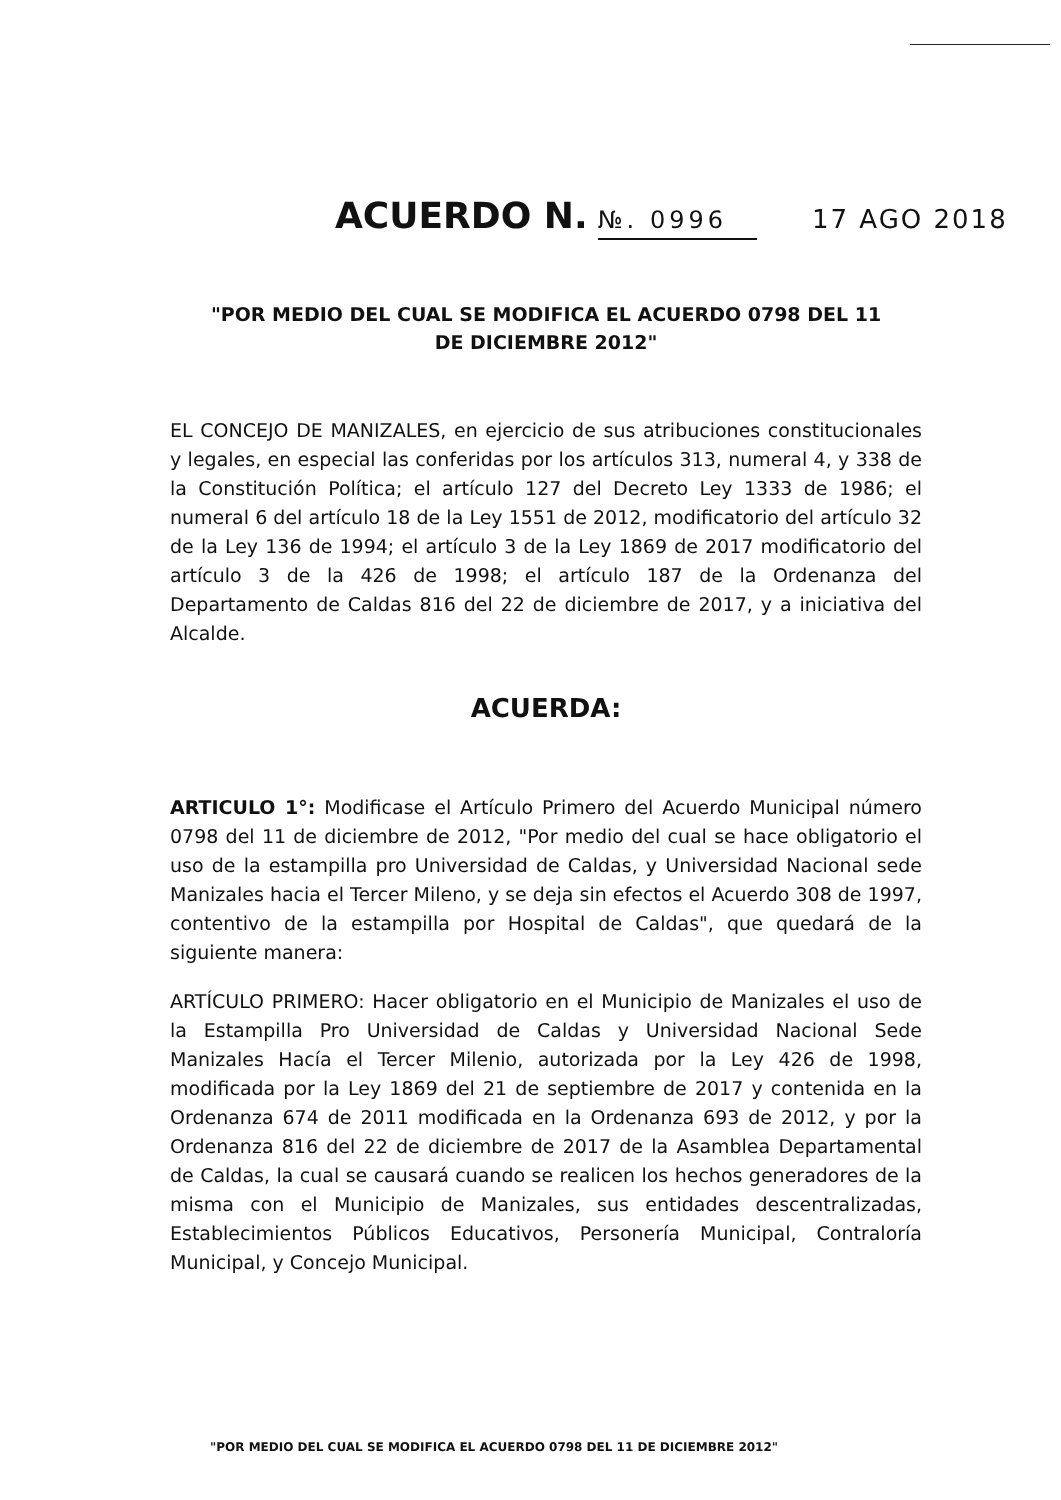ACUERDO N. №. 0996 17 AGO 2018
"POR MEDIO DEL CUAL SE MODIFICA EL ACUERDO 0798 DEL 11
DE DICIEMBRE 2012"
EL CONCEJO DE MANIZALES, en ejercicio de sus atribuciones constitucionales y legales, en especial las conferidas por los artículos 313, numeral 4, y 338 de la Constitución Política; el artículo 127 del Decreto Ley 1333 de 1986; el numeral 6 del artículo 18 de la Ley 1551 de 2012, modificatorio del artículo 32 de la Ley 136 de 1994; el artículo 3 de la Ley 1869 de 2017 modificatorio del artículo 3 de la 426 de 1998; el artículo 187 de la Ordenanza del Departamento de Caldas 816 del 22 de diciembre de 2017, y a iniciativa del Alcalde.
ACUERDA:
ARTICULO 1°: Modificase el Artículo Primero del Acuerdo Municipal número 0798 del 11 de diciembre de 2012, "Por medio del cual se hace obligatorio el uso de la estampilla pro Universidad de Caldas, y Universidad Nacional sede Manizales hacia el Tercer Mileno, y se deja sin efectos el Acuerdo 308 de 1997, contentivo de la estampilla por Hospital de Caldas", que quedará de la siguiente manera:
ARTÍCULO PRIMERO: Hacer obligatorio en el Municipio de Manizales el uso de la Estampilla Pro Universidad de Caldas y Universidad Nacional Sede Manizales Hacía el Tercer Milenio, autorizada por la Ley 426 de 1998, modificada por la Ley 1869 del 21 de septiembre de 2017 y contenida en la Ordenanza 674 de 2011 modificada en la Ordenanza 693 de 2012, y por la Ordenanza 816 del 22 de diciembre de 2017 de la Asamblea Departamental de Caldas, la cual se causará cuando se realicen los hechos generadores de la misma con el Municipio de Manizales, sus entidades descentralizadas, Establecimientos Públicos Educativos, Personería Municipal, Contraloría Municipal, y Concejo Municipal.
"POR MEDIO DEL CUAL SE MODIFICA EL ACUERDO 0798 DEL 11 DE DICIEMBRE 2012"